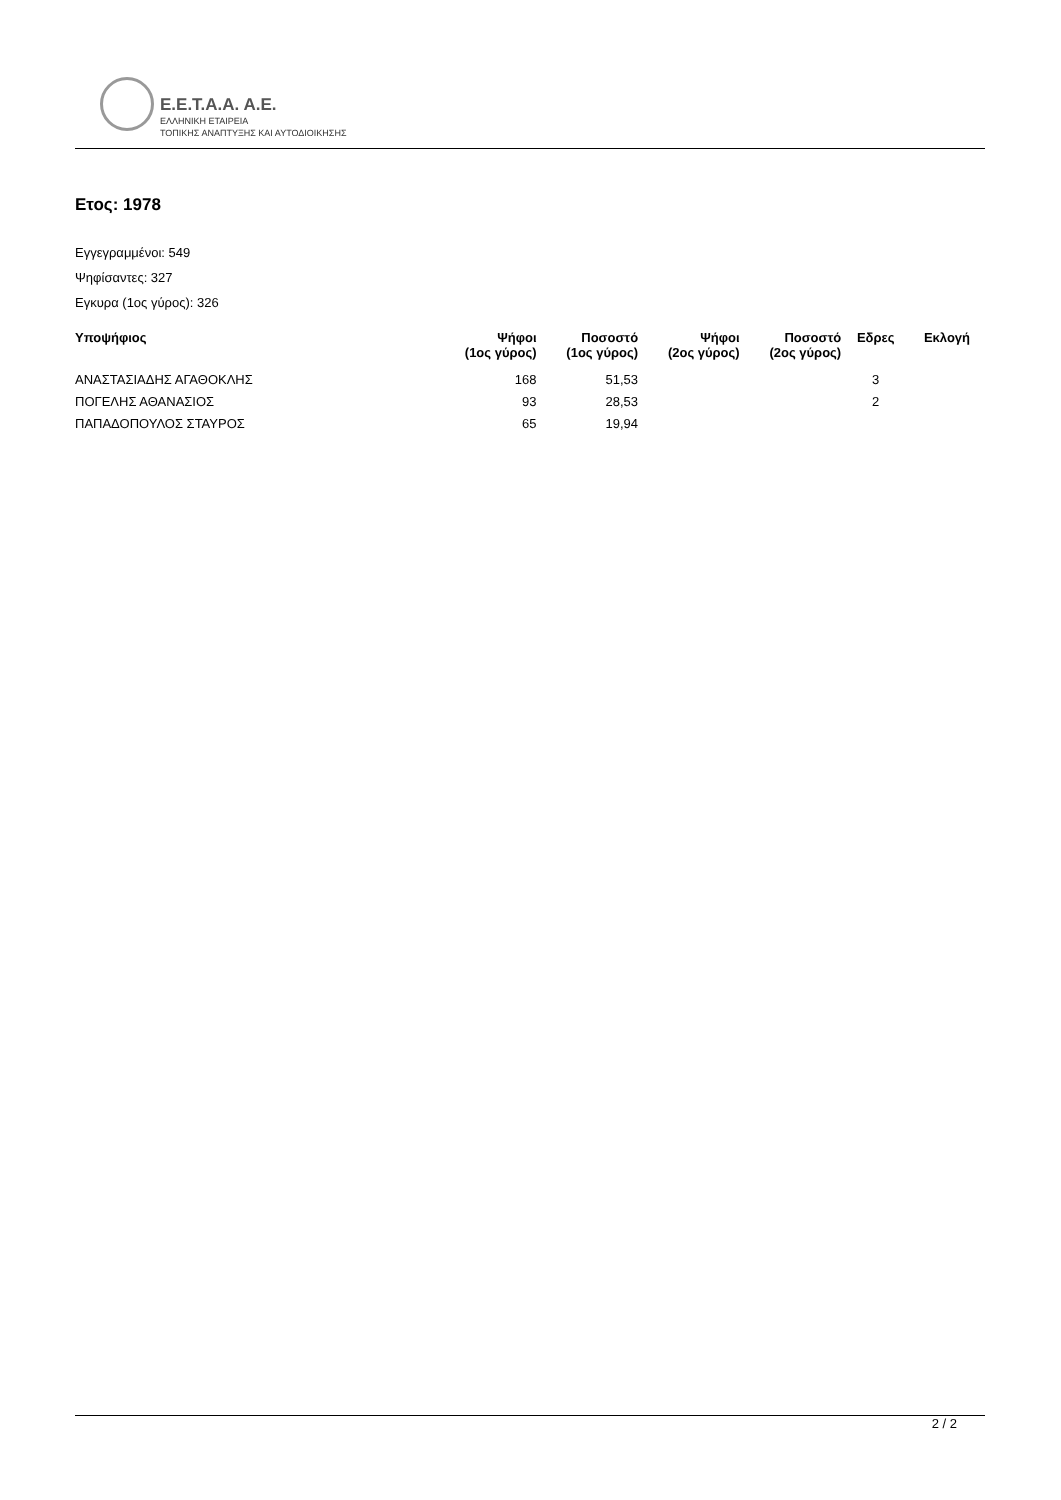E.E.T.A.A. A.E.
ΕΛΛΗΝΙΚΗ ΕΤΑΙΡΕΙΑ
ΤΟΠΙΚΗΣ ΑΝΑΠΤΥΞΗΣ ΚΑΙ ΑΥΤΟΔΙΟΙΚΗΣΗΣ
Ετος: 1978
Εγγεγραμμένοι: 549
Ψηφίσαντες: 327
Εγκυρα (1ος γύρος): 326
| Υποψήφιος | Ψήφοι (1ος γύρος) | Ποσοστό (1ος γύρος) | Ψήφοι (2ος γύρος) | Ποσοστό (2ος γύρος) | Εδρες | Εκλογή |
| --- | --- | --- | --- | --- | --- | --- |
| ΑΝΑΣΤΑΣΙΑΔΗΣ ΑΓΑΘΟΚΛΗΣ | 168 | 51,53 | | | 3 | |
| ΠΟΓΕΛΗΣ ΑΘΑΝΑΣΙΟΣ | 93 | 28,53 | | | 2 | |
| ΠΑΠΑΔΟΠΟΥΛΟΣ ΣΤΑΥΡΟΣ | 65 | 19,94 | | | | |
2 / 2